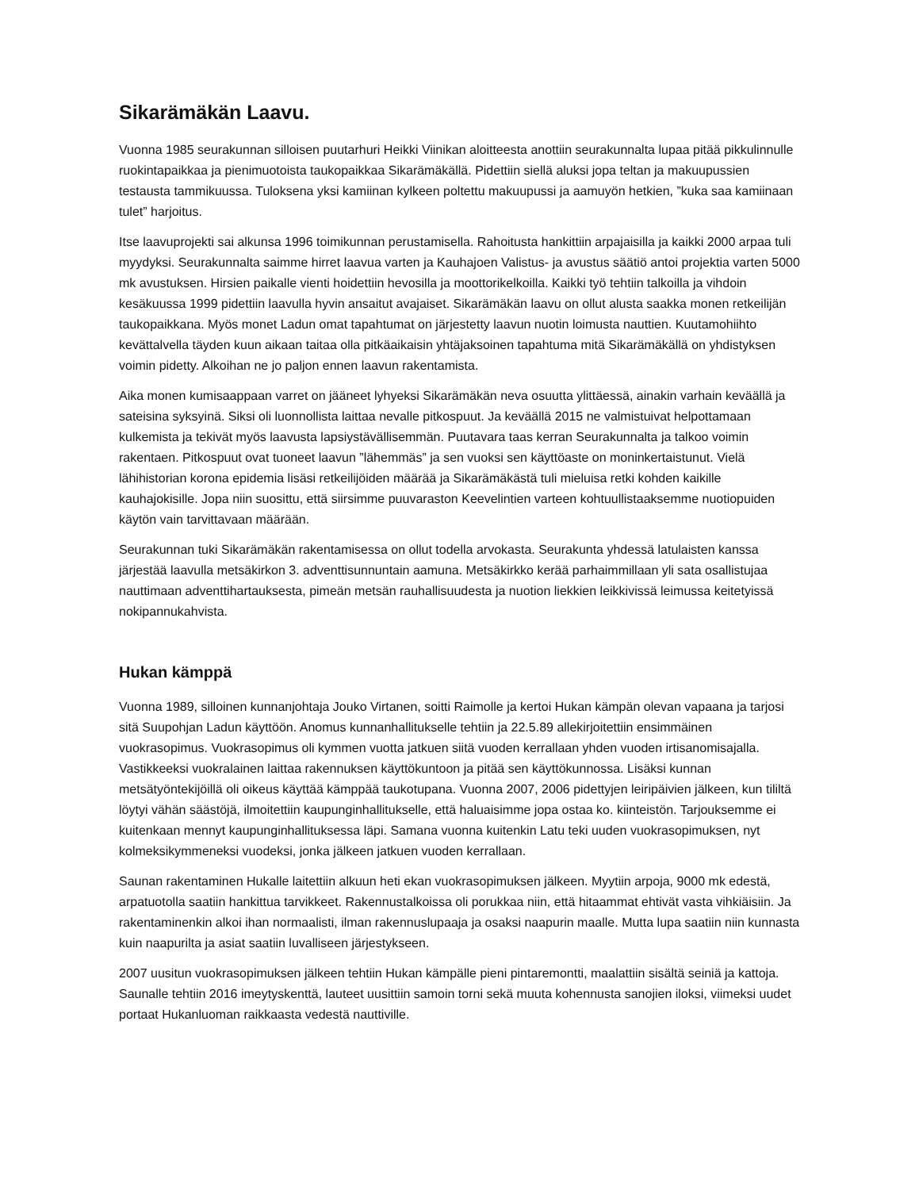Sikarämäkän Laavu.
Vuonna 1985 seurakunnan silloisen puutarhuri Heikki Viinikan aloitteesta anottiin seurakunnalta lupaa pitää pikkulinnulle ruokintapaikkaa ja pienimuotoista taukopaikkaa Sikarämäkällä. Pidettiin siellä aluksi jopa teltan ja makuupussien testausta tammikuussa. Tuloksena yksi kamiinan kylkeen poltettu makuupussi ja aamuyön hetkien, ”kuka saa kamiinaan tulet” harjoitus.
Itse laavuprojekti sai alkunsa 1996 toimikunnan perustamisella. Rahoitusta hankittiin arpajaisilla ja kaikki 2000 arpaa tuli myydyksi. Seurakunnalta saimme hirret laavua varten ja Kauhajoen Valistus- ja avustus säätiö antoi projektia varten 5000 mk avustuksen. Hirsien paikalle vienti hoidettiin hevosilla ja moottorikelkoilla. Kaikki työ tehtiin talkoilla ja vihdoin kesäkuussa 1999 pidettiin laavulla hyvin ansaitut avajaiset. Sikarämäkän laavu on ollut alusta saakka monen retkeilijän taukopaikkana. Myös monet Ladun omat tapahtumat on järjestetty laavun nuotin loimusta nauttien. Kuutamohiihto kevättalvella täyden kuun aikaan taitaa olla pitkäaikaisin yhtäjaksoinen tapahtuma mitä Sikarämäkällä on yhdistyksen voimin pidetty. Alkoihan ne jo paljon ennen laavun rakentamista.
Aika monen kumisaappaan varret on jääneet lyhyeksi Sikarämäkän neva osuutta ylittäessä, ainakin varhain keväällä ja sateisina syksyinä. Siksi oli luonnollista laittaa nevalle pitkospuut. Ja keväällä 2015 ne valmistuivat helpottamaan kulkemista ja tekivät myös laavusta lapsiystävällisemmän. Puutavara taas kerran Seurakunnalta ja talkoo voimin rakentaen. Pitkospuut ovat tuoneet laavun ”lähemmäs” ja sen vuoksi sen käyttöaste on moninkertaistunut. Vielä lähihistorian korona epidemia lisäsi retkeilijöiden määrää ja Sikarämäkästä tuli mieluisa retki kohden kaikille kauhajokisille. Jopa niin suosittu, että siirsimme puuvaraston Keevelintien varteen kohtuullistaaksemme nuotiopuiden käytön vain tarvittavaan määrään.
Seurakunnan tuki Sikarämäkän rakentamisessa on ollut todella arvokasta. Seurakunta yhdessä latulaisten kanssa järjestää laavulla metsäkirkon 3. adventtisunnuntain aamuna. Metsäkirkko kerää parhaimmillaan yli sata osallistujaa nauttimaan adventtihartauksesta, pimeän metsän rauhallisuudesta ja nuotion liekkien leikkivissä leimussa keitetyissä nokipannukahvista.
Hukan kämppä
Vuonna 1989, silloinen kunnanjohtaja Jouko Virtanen, soitti Raimolle ja kertoi Hukan kämpän olevan vapaana ja tarjosi sitä Suupohjan Ladun käyttöön. Anomus kunnanhallitukselle tehtiin ja 22.5.89 allekirjoitettiin ensimmäinen vuokrasopimus. Vuokrasopimus oli kymmen vuotta jatkuen siitä vuoden kerrallaan yhden vuoden irtisanomisajalla. Vastikkeeksi vuokralainen laittaa rakennuksen käyttökuntoon ja pitää sen käyttökunnossa. Lisäksi kunnan metsätyöntekijöillä oli oikeus käyttää kämppää taukotupana. Vuonna 2007, 2006 pidettyjen leiripäivien jälkeen, kun tililtä löytyi vähän säästöjä, ilmoitettiin kaupunginhallitukselle, että haluaisimme jopa ostaa ko. kiinteistön. Tarjouksemme ei kuitenkaan mennyt kaupunginhallituksessa läpi. Samana vuonna kuitenkin Latu teki uuden vuokrasopimuksen, nyt kolmeksikymmeneksi vuodeksi, jonka jälkeen jatkuen vuoden kerrallaan.
Saunan rakentaminen Hukalle laitettiin alkuun heti ekan vuokrasopimuksen jälkeen. Myytiin arpoja, 9000 mk edestä, arpatuotolla saatiin hankittua tarvikkeet. Rakennustalkoissa oli porukkaa niin, että hitaammat ehtivät vasta vihkiäisiin. Ja rakentaminenkin alkoi ihan normaalisti, ilman rakennuslupaaja ja osaksi naapurin maalle. Mutta lupa saatiin niin kunnasta kuin naapurilta ja asiat saatiin luvalliseen järjestykseen.
2007 uusitun vuokrasopimuksen jälkeen tehtiin Hukan kämpälle pieni pintaremontti, maalattiin sisältä seiniä ja kattoja. Saunalle tehtiin 2016 imeytyskenttä, lauteet uusittiin samoin torni sekä muuta kohennusta sanojien iloksi, viimeksi uudet portaat Hukanluoman raikkaasta vedestä nauttiville.